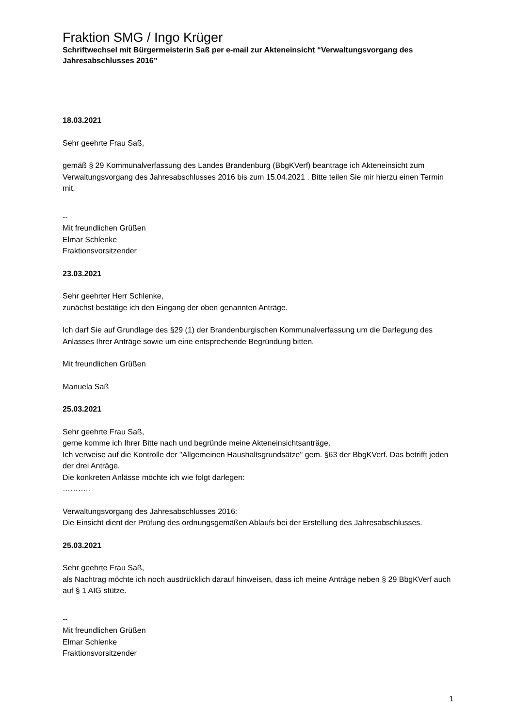Fraktion SMG / Ingo Krüger
Schriftwechsel mit Bürgermeisterin Saß per e-mail zur Akteneinsicht “Verwaltungsvorgang des Jahresabschlusses 2016”
18.03.2021
Sehr geehrte Frau Saß,
gemäß § 29 Kommunalverfassung des Landes Brandenburg (BbgKVerf) beantrage ich Akteneinsicht zum Verwaltungsvorgang des Jahresabschlusses 2016 bis zum 15.04.2021 . Bitte teilen Sie mir hierzu einen Termin mit.
--
Mit freundlichen Grüßen
Elmar Schlenke
Fraktionsvorsitzender
23.03.2021
Sehr geehrter Herr Schlenke,
zunächst bestätige ich den Eingang der oben genannten Anträge.
Ich darf Sie auf Grundlage des §29 (1) der Brandenburgischen Kommunalverfassung um die Darlegung des Anlasses Ihrer Anträge sowie um eine entsprechende Begründung bitten.
Mit freundlichen Grüßen
Manuela Saß
25.03.2021
Sehr geehrte Frau Saß,
gerne komme ich Ihrer Bitte nach und begründe meine Akteneinsichtsanträge.
Ich verweise auf die Kontrolle der "Allgemeinen Haushaltsgrundsätze" gem. §63 der BbgKVerf. Das betrifft jeden der drei Anträge.
Die konkreten Anlässe möchte ich wie folgt darlegen:
………..
Verwaltungsvorgang des Jahresabschlusses 2016:
Die Einsicht dient der Prüfung des ordnungsgemäßen Ablaufs bei der Erstellung des Jahresabschlusses.
25.03.2021
Sehr geehrte Frau Saß,
als Nachtrag möchte ich noch ausdrücklich darauf hinweisen, dass ich meine Anträge neben § 29 BbgKVerf auch auf § 1 AIG stütze.
--
Mit freundlichen Grüßen
Elmar Schlenke
Fraktionsvorsitzender
1